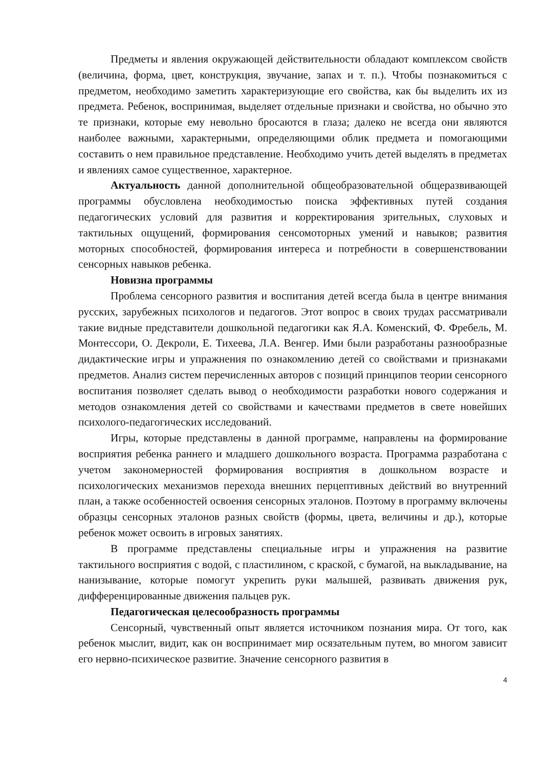Предметы и явления окружающей действительности обладают комплексом свойств (величина, форма, цвет, конструкция, звучание, запах и т. п.). Чтобы познакомиться с предметом, необходимо заметить характеризующие его свойства, как бы выделить их из предмета. Ребенок, воспринимая, выделяет отдельные признаки и свойства, но обычно это те признаки, которые ему невольно бросаются в глаза; далеко не всегда они являются наиболее важными, характерными, определяющими облик предмета и помогающими составить о нем правильное представление. Необходимо учить детей выделять в предметах и явлениях самое существенное, характерное.
Актуальность данной дополнительной общеобразовательной общеразвивающей программы обусловлена необходимостью поиска эффективных путей создания педагогических условий для развития и корректирования зрительных, слуховых и тактильных ощущений, формирования сенсомоторных умений и навыков; развития моторных способностей, формирования интереса и потребности в совершенствовании сенсорных навыков ребенка.
Новизна программы
Проблема сенсорного развития и воспитания детей всегда была в центре внимания русских, зарубежных психологов и педагогов. Этот вопрос в своих трудах рассматривали такие видные представители дошкольной педагогики как Я.А. Коменский, Ф. Фребель, М. Монтессори, О. Декроли, Е. Тихеева, Л.А. Венгер. Ими были разработаны разнообразные дидактические игры и упражнения по ознакомлению детей со свойствами и признаками предметов. Анализ систем перечисленных авторов с позиций принципов теории сенсорного воспитания позволяет сделать вывод о необходимости разработки нового содержания и методов ознакомления детей со свойствами и качествами предметов в свете новейших психолого-педагогических исследований.
Игры, которые представлены в данной программе, направлены на формирование восприятия ребенка раннего и младшего дошкольного возраста. Программа разработана с учетом закономерностей формирования восприятия в дошкольном возрасте и психологических механизмов перехода внешних перцептивных действий во внутренний план, а также особенностей освоения сенсорных эталонов. Поэтому в программу включены образцы сенсорных эталонов разных свойств (формы, цвета, величины и др.), которые ребенок может освоить в игровых занятиях.
В программе представлены специальные игры и упражнения на развитие тактильного восприятия с водой, с пластилином, с краской, с бумагой, на выкладывание, на нанизывание, которые помогут укрепить руки малышей, развивать движения рук, дифференцированные движения пальцев рук.
Педагогическая целесообразность программы
Сенсорный, чувственный опыт является источником познания мира. От того, как ребенок мыслит, видит, как он воспринимает мир осязательным путем, во многом зависит его нервно-психическое развитие. Значение сенсорного развития в
4